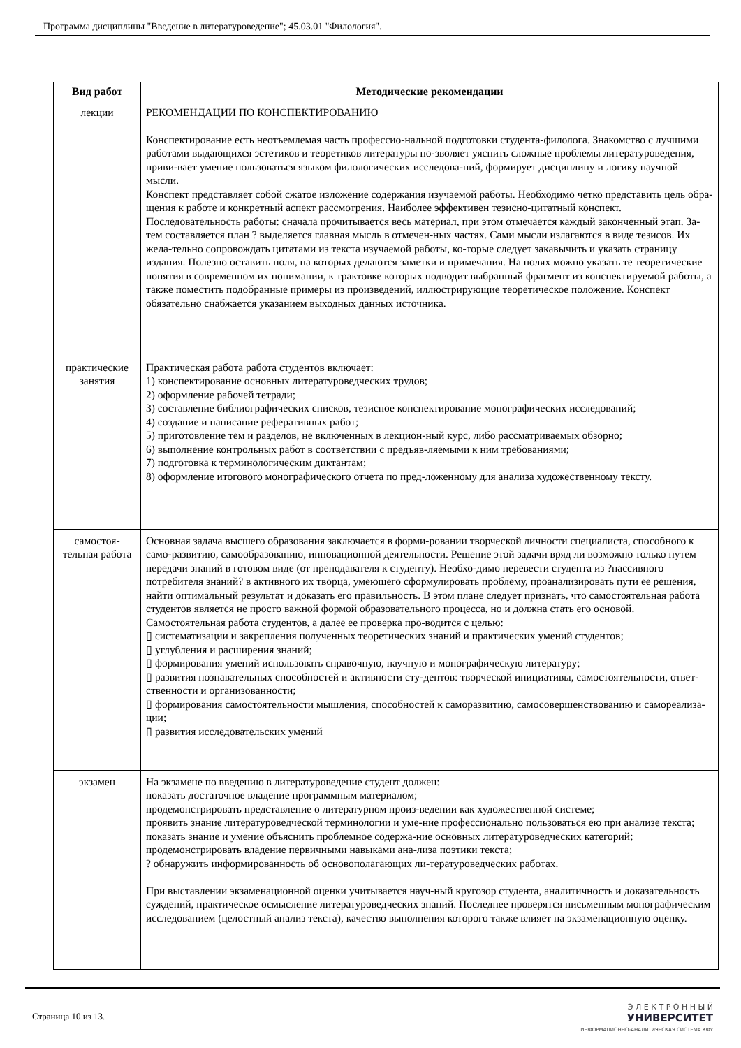Программа дисциплины "Введение в литературоведение"; 45.03.01 "Филология".
| Вид работ | Методические рекомендации |
| --- | --- |
| лекции | РЕКОМЕНДАЦИИ ПО КОНСПЕКТИРОВАНИЮ Конспектирование есть неотъемлемая часть профессио-нальной подготовки студента-филолога. Знакомство с лучшими работами выдающихся эстетиков и теоретиков литературы по-зволяет уяснить сложные проблемы литературоведения, приви-вает умение пользоваться языком филологических исследова-ний, формирует дисциплину и логику научной мысли. Конспект представляет собой сжатое изложение содержания изучаемой работы. Необходимо четко представить цель обра-щения к работе и конкретный аспект рассмотрения. Наиболее эффективен тезисно-цитатный конспект. Последовательность работы: сначала прочитывается весь материал, при этом отмечается каждый законченный этап. За-тем составляется план ? выделяется главная мысль в отмечен-ных частях. Сами мысли излагаются в виде тезисов. Их жела-тельно сопровождать цитатами из текста изучаемой работы, ко-торые следует закавычить и указать страницу издания. Полезно оставить поля, на которых делаются заметки и примечания. На полях можно указать те теоретические понятия в современном их понимании, к трактовке которых подводит выбранный фрагмент из конспектируемой работы, а также поместить подобранные примеры из произведений, иллюстрирующие теоретическое положение. Конспект обязательно снабжается указанием выходных данных источника. |
| практические занятия | Практическая работа работа студентов включает: 1) конспектирование основных литературоведческих трудов; 2) оформление рабочей тетради; 3) составление библиографических списков, тезисное конспектирование монографических исследований; 4) создание и написание реферативных работ; 5) приготовление тем и разделов, не включенных в лекцион-ный курс, либо рассматриваемых обзорно; 6) выполнение контрольных работ в соответствии с предъяв-ляемыми к ним требованиями; 7) подготовка к терминологическим диктантам; 8) оформление итогового монографического отчета по пред-ложенному для анализа художественному тексту. |
| самостоя-тельная работа | Основная задача высшего образования заключается в форми-ровании творческой личности специалиста, способного к само-развитию, самообразованию, инновационной деятельности. Решение этой задачи вряд ли возможно только путем передачи знаний в готовом виде (от преподавателя к студенту). Необхо-димо перевести студента из ?пассивного потребителя знаний? в активного их творца, умеющего сформулировать проблему, проанализировать пути ее решения, найти оптимальный результат и доказать его правильность. В этом плане следует признать, что самостоятельная работа студентов является не просто важной формой образовательного процесса, но и должна стать его основой. Самостоятельная работа студентов, а далее ее проверка про-водится с целью: ▯ систематизации и закрепления полученных теоретических знаний и практических умений студентов; ▯ углубления и расширения знаний; ▯ формирования умений использовать справочную, научную и монографическую литературу; ▯ развития познавательных способностей и активности сту-дентов: творческой инициативы, самостоятельности, ответ-ственности и организованности; ▯ формирования самостоятельности мышления, способностей к саморазвитию, самосовершенствованию и самореализа-ции; ▯ развития исследовательских умений |
| экзамен | На экзамене по введению в литературоведение студент должен: показать достаточное владение программным материалом; продемонстрировать представление о литературном произ-ведении как художественной системе; проявить знание литературоведческой терминологии и уме-ние профессионально пользоваться ею при анализе текста; показать знание и умение объяснить проблемное содержа-ние основных литературоведческих категорий; продемонстрировать владение первичными навыками ана-лиза поэтики текста; ? обнаружить информированность об основополагающих ли-тературоведческих работах. При выставлении экзаменационной оценки учитывается науч-ный кругозор студента, аналитичность и доказательность суждений, практическое осмысление литературоведческих знаний. Последнее проверятся письменным монографическим исследованием (целостный анализ текста), качество выполнения которого также влияет на экзаменационную оценку. |
Страница 10 из 13.
Э Л Е К Т Р О Н Н Ы Й
УНИВЕРСИТЕТ
ИНФОРМАЦИОННО-АНАЛИТИЧЕСКАЯ СИСТЕМА КФУ